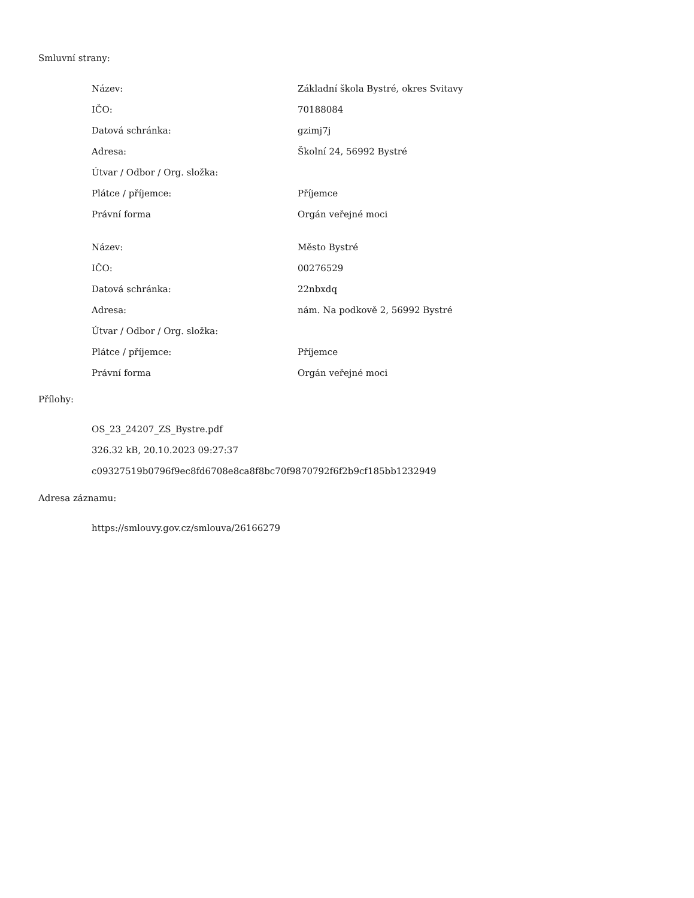Smluvní strany:
| Název: | Základní škola Bystré, okres Svitavy |
| IČO: | 70188084 |
| Datová schránka: | gzimj7j |
| Adresa: | Školní 24, 56992 Bystré |
| Útvar / Odbor / Org. složka: | |
| Plátce / příjemce: | Příjemce |
| Právní forma | Orgán veřejné moci |
| Název: | Město Bystré |
| IČO: | 00276529 |
| Datová schránka: | 22nbxdq |
| Adresa: | nám. Na podkově 2, 56992 Bystré |
| Útvar / Odbor / Org. složka: | |
| Plátce / příjemce: | Příjemce |
| Právní forma | Orgán veřejné moci |
Přílohy:
OS_23_24207_ZS_Bystre.pdf
326.32 kB, 20.10.2023 09:27:37
c09327519b0796f9ec8fd6708e8ca8f8bc70f9870792f6f2b9cf185bb1232949
Adresa záznamu:
https://smlouvy.gov.cz/smlouva/26166279